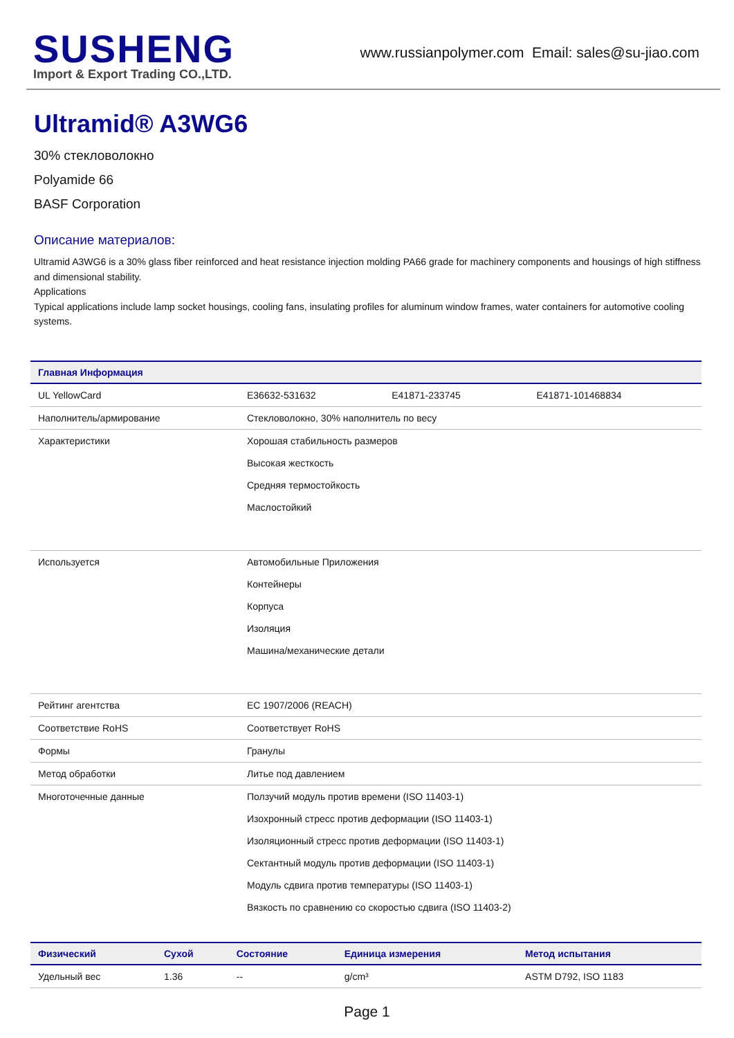SUSHENG
Import & Export Trading CO.,LTD.
www.russianpolymer.com Email: sales@su-jiao.com
Ultramid® A3WG6
30% стекловолокно
Polyamide 66
BASF Corporation
Описание материалов:
Ultramid A3WG6 is a 30% glass fiber reinforced and heat resistance injection molding PA66 grade for machinery components and housings of high stiffness and dimensional stability.
Applications
Typical applications include lamp socket housings, cooling fans, insulating profiles for aluminum window frames, water containers for automotive cooling systems.
| Главная Информация | | | |
| --- | --- | --- | --- |
| UL YellowCard | E36632-531632 | E41871-233745 | E41871-101468834 |
| Наполнитель/армирование | Стекловолокно, 30% наполнитель по весу | | |
| Характеристики | Хорошая стабильность размеров Высокая жесткость Средняя термостойкость Маслостойкий | | |
| Используется | Автомобильные Приложения Контейнеры Корпуса Изоляция Машина/механические детали | | |
| Рейтинг агентства | EC 1907/2006 (REACH) | | |
| Соответствие RoHS | Соответствует RoHS | | |
| Формы | Гранулы | | |
| Метод обработки | Литье под давлением | | |
| Многоточечные данные | Ползучий модуль против времени (ISO 11403-1) Изохронный стресс против деформации (ISO 11403-1) Изоляционный стресс против деформации (ISO 11403-1) Сектантный модуль против деформации (ISO 11403-1) Модуль сдвига против температуры (ISO 11403-1) Вязкость по сравнению со скоростью сдвига (ISO 11403-2) | | |
| Физический | Сухой | Состояние | Единица измерения | Метод испытания |
| --- | --- | --- | --- | --- |
| Удельный вес | 1.36 | -- | g/cm³ | ASTM D792, ISO 1183 |
Page 1